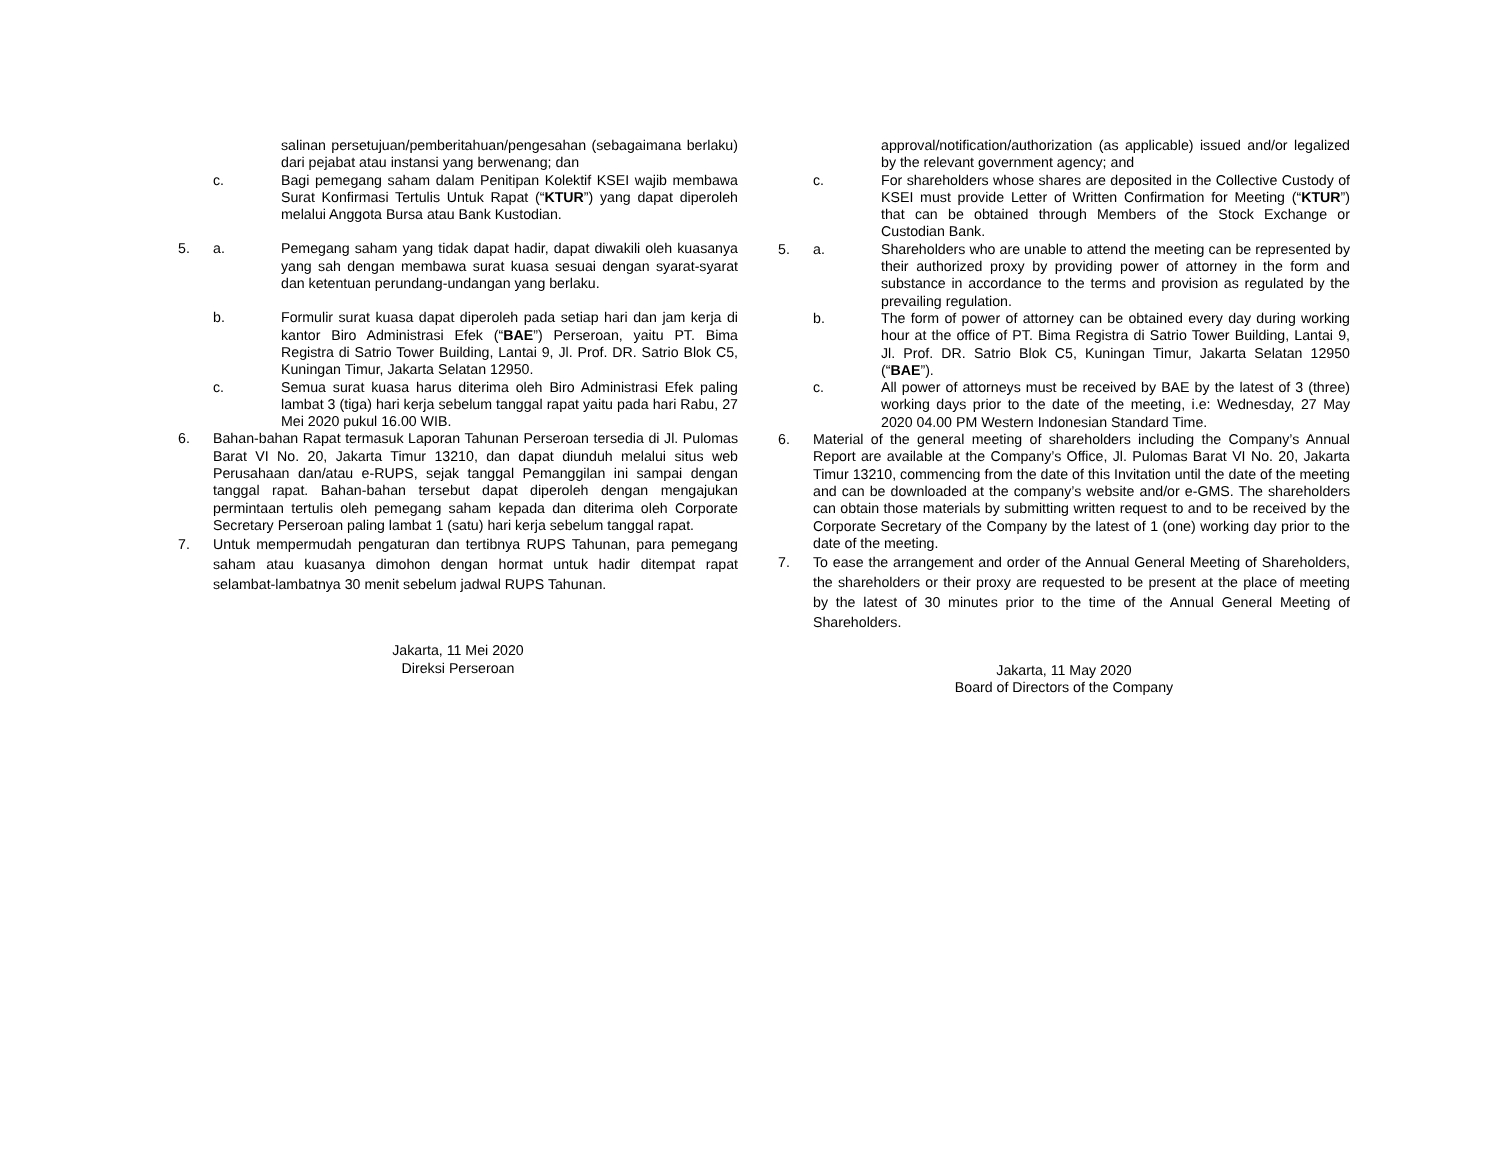salinan persetujuan/pemberitahuan/pengesahan (sebagaimana berlaku) dari pejabat atau instansi yang berwenang; dan
c. Bagi pemegang saham dalam Penitipan Kolektif KSEI wajib membawa Surat Konfirmasi Tertulis Untuk Rapat (“KTUR”) yang dapat diperoleh melalui Anggota Bursa atau Bank Kustodian.
5. a. Pemegang saham yang tidak dapat hadir, dapat diwakili oleh kuasanya yang sah dengan membawa surat kuasa sesuai dengan syarat-syarat dan ketentuan perundang-undangan yang berlaku.
b. Formulir surat kuasa dapat diperoleh pada setiap hari dan jam kerja di kantor Biro Administrasi Efek (“BAE”) Perseroan, yaitu PT. Bima Registra di Satrio Tower Building, Lantai 9, Jl. Prof. DR. Satrio Blok C5, Kuningan Timur, Jakarta Selatan 12950.
c. Semua surat kuasa harus diterima oleh Biro Administrasi Efek paling lambat 3 (tiga) hari kerja sebelum tanggal rapat yaitu pada hari Rabu, 27 Mei 2020 pukul 16.00 WIB.
6. Bahan-bahan Rapat termasuk Laporan Tahunan Perseroan tersedia di Jl. Pulomas Barat VI No. 20, Jakarta Timur 13210, dan dapat diunduh melalui situs web Perusahaan dan/atau e-RUPS, sejak tanggal Pemanggilan ini sampai dengan tanggal rapat. Bahan-bahan tersebut dapat diperoleh dengan mengajukan permintaan tertulis oleh pemegang saham kepada dan diterima oleh Corporate Secretary Perseroan paling lambat 1 (satu) hari kerja sebelum tanggal rapat.
7. Untuk mempermudah pengaturan dan tertibnya RUPS Tahunan, para pemegang saham atau kuasanya dimohon dengan hormat untuk hadir ditempat rapat selambat-lambatnya 30 menit sebelum jadwal RUPS Tahunan.
Jakarta, 11 Mei 2020
Direksi Perseroan
approval/notification/authorization (as applicable) issued and/or legalized by the relevant government agency; and
c. For shareholders whose shares are deposited in the Collective Custody of KSEI must provide Letter of Written Confirmation for Meeting (“KTUR”) that can be obtained through Members of the Stock Exchange or Custodian Bank.
5. a. Shareholders who are unable to attend the meeting can be represented by their authorized proxy by providing power of attorney in the form and substance in accordance to the terms and provision as regulated by the prevailing regulation.
b. The form of power of attorney can be obtained every day during working hour at the office of PT. Bima Registra di Satrio Tower Building, Lantai 9, Jl. Prof. DR. Satrio Blok C5, Kuningan Timur, Jakarta Selatan 12950 (“BAE”).
c. All power of attorneys must be received by BAE by the latest of 3 (three) working days prior to the date of the meeting, i.e: Wednesday, 27 May 2020 04.00 PM Western Indonesian Standard Time.
6. Material of the general meeting of shareholders including the Company’s Annual Report are available at the Company’s Office, Jl. Pulomas Barat VI No. 20, Jakarta Timur 13210, commencing from the date of this Invitation until the date of the meeting and can be downloaded at the company’s website and/or e-GMS. The shareholders can obtain those materials by submitting written request to and to be received by the Corporate Secretary of the Company by the latest of 1 (one) working day prior to the date of the meeting.
7. To ease the arrangement and order of the Annual General Meeting of Shareholders, the shareholders or their proxy are requested to be present at the place of meeting by the latest of 30 minutes prior to the time of the Annual General Meeting of Shareholders.
Jakarta, 11 May 2020
Board of Directors of the Company